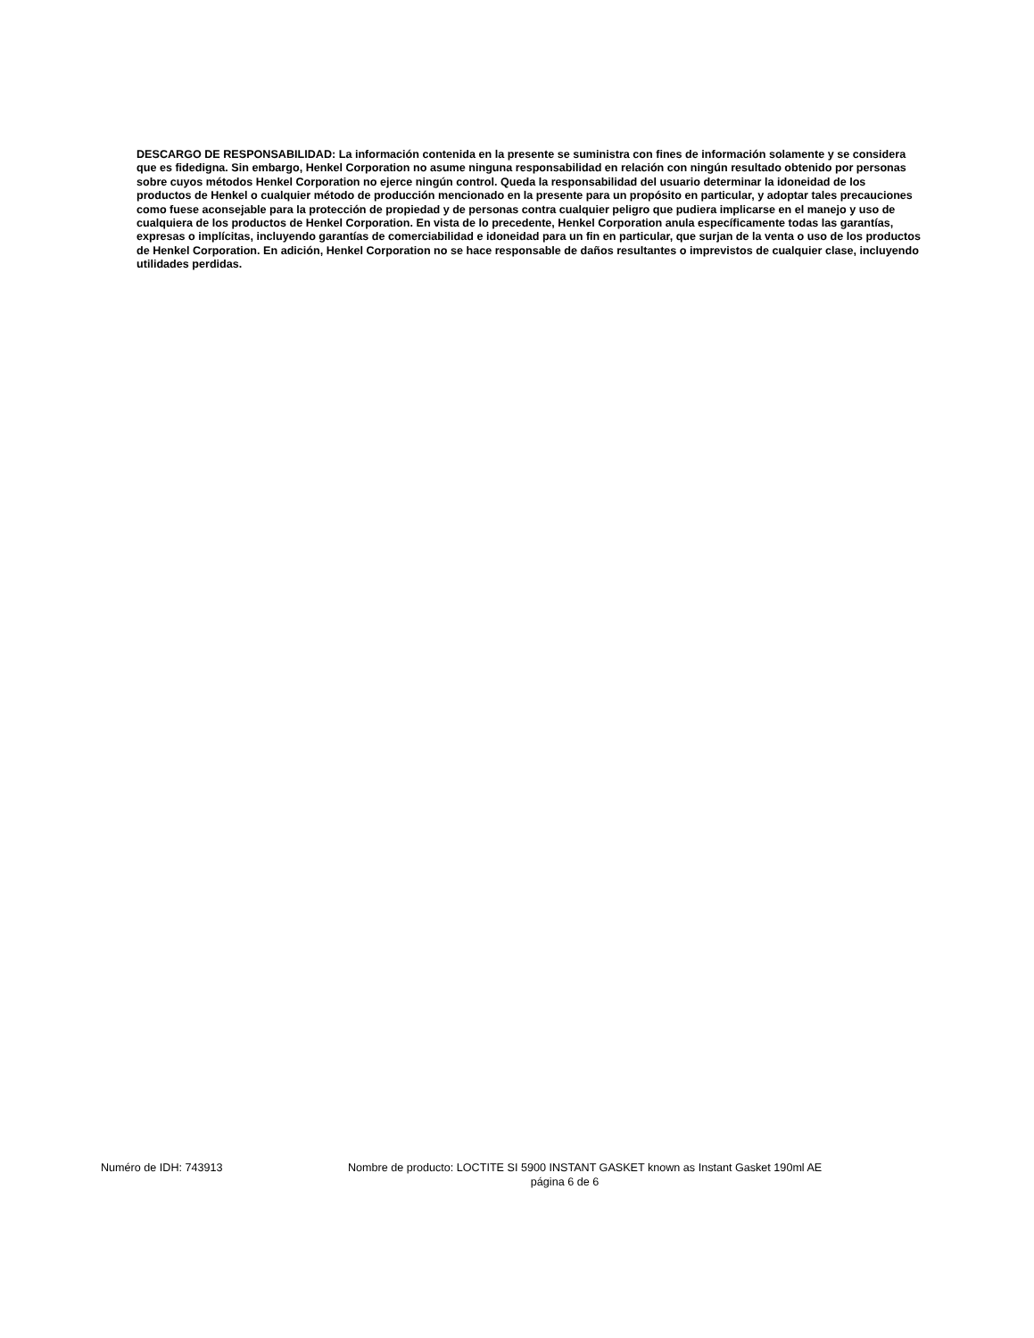DESCARGO DE RESPONSABILIDAD: La información contenida en la presente se suministra con fines de información solamente y se considera que es fidedigna. Sin embargo, Henkel Corporation no asume ninguna responsabilidad en relación con ningún resultado obtenido por personas sobre cuyos métodos Henkel Corporation no ejerce ningún control. Queda la responsabilidad del usuario determinar la idoneidad de los productos de Henkel o cualquier método de producción mencionado en la presente para un propósito en particular, y adoptar tales precauciones como fuese aconsejable para la protección de propiedad y de personas contra cualquier peligro que pudiera implicarse en el manejo y uso de cualquiera de los productos de Henkel Corporation. En vista de lo precedente, Henkel Corporation anula específicamente todas las garantías, expresas o implícitas, incluyendo garantías de comerciabilidad e idoneidad para un fin en particular, que surjan de la venta o uso de los productos de Henkel Corporation. En adición, Henkel Corporation no se hace responsable de daños resultantes o imprevistos de cualquier clase, incluyendo utilidades perdidas.
Numéro de IDH: 743913 Nombre de producto: LOCTITE SI 5900 INSTANT GASKET known as Instant Gasket 190ml AE
página 6 de 6